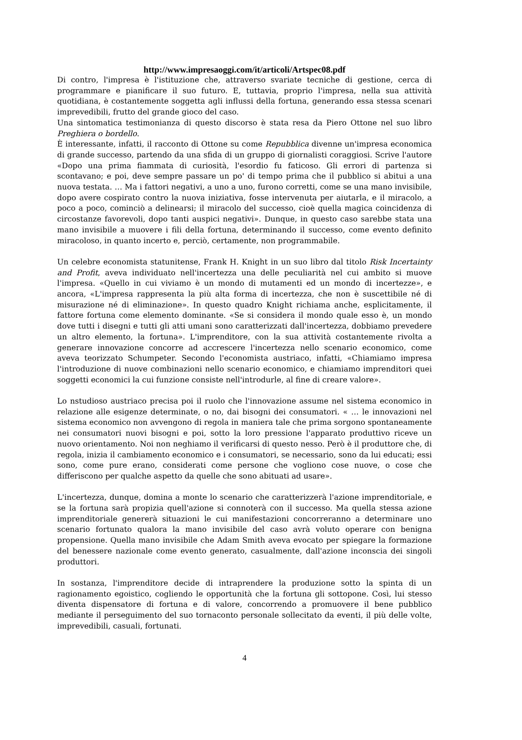http://www.impresaoggi.com/it/articoli/Artspec08.pdf
Di contro, l'impresa è l'istituzione che, attraverso svariate tecniche di gestione, cerca di programmare e pianificare il suo futuro. E, tuttavia, proprio l'impresa, nella sua attività quotidiana, è costantemente soggetta agli influssi della fortuna, generando essa stessa scenari imprevedibili, frutto del grande gioco del caso.
Una sintomatica testimonianza di questo discorso è stata resa da Piero Ottone nel suo libro Preghiera o bordello.
È interessante, infatti, il racconto di Ottone su come Repubblica divenne un'impresa economica di grande successo, partendo da una sfida di un gruppo di giornalisti coraggiosi. Scrive l'autore «Dopo una prima fiammata di curiosità, l'esordio fu faticoso. Gli errori di partenza si scontavano; e poi, deve sempre passare un po' di tempo prima che il pubblico si abitui a una nuova testata. … Ma i fattori negativi, a uno a uno, furono corretti, come se una mano invisibile, dopo avere cospirato contro la nuova iniziativa, fosse intervenuta per aiutarla, e il miracolo, a poco a poco, cominciò a delinearsi; il miracolo del successo, cioè quella magica coincidenza di circostanze favorevoli, dopo tanti auspici negativi». Dunque, in questo caso sarebbe stata una mano invisibile a muovere i fili della fortuna, determinando il successo, come evento definito miracoloso, in quanto incerto e, perciò, certamente, non programmabile.
Un celebre economista statunitense, Frank H. Knight in un suo libro dal titolo Risk Incertainty and Profit, aveva individuato nell'incertezza una delle peculiarità nel cui ambito si muove l'impresa. «Quello in cui viviamo è un mondo di mutamenti ed un mondo di incertezze», e ancora, «L'impresa rappresenta la più alta forma di incertezza, che non è suscettibile né di misurazione né di eliminazione». In questo quadro Knight richiama anche, esplicitamente, il fattore fortuna come elemento dominante. «Se si considera il mondo quale esso è, un mondo dove tutti i disegni e tutti gli atti umani sono caratterizzati dall'incertezza, dobbiamo prevedere un altro elemento, la fortuna». L'imprenditore, con la sua attività costantemente rivolta a generare innovazione concorre ad accrescere l'incertezza nello scenario economico, come aveva teorizzato Schumpeter. Secondo l'economista austriaco, infatti, «Chiamiamo impresa l'introduzione di nuove combinazioni nello scenario economico, e chiamiamo imprenditori quei soggetti economici la cui funzione consiste nell'introdurle, al fine di creare valore».
Lo nstudioso austriaco precisa poi il ruolo che l'innovazione assume nel sistema economico in relazione alle esigenze determinate, o no, dai bisogni dei consumatori. « … le innovazioni nel sistema economico non avvengono di regola in maniera tale che prima sorgono spontaneamente nei consumatori nuovi bisogni e poi, sotto la loro pressione l'apparato produttivo riceve un nuovo orientamento. Noi non neghiamo il verificarsi di questo nesso. Però è il produttore che, di regola, inizia il cambiamento economico e i consumatori, se necessario, sono da lui educati; essi sono, come pure erano, considerati come persone che vogliono cose nuove, o cose che differiscono per qualche aspetto da quelle che sono abituati ad usare».
L'incertezza, dunque, domina a monte lo scenario che caratterizzerà l'azione imprenditoriale, e se la fortuna sarà propizia quell'azione si connoterà con il successo. Ma quella stessa azione imprenditoriale genererà situazioni le cui manifestazioni concorreranno a determinare uno scenario fortunato qualora la mano invisibile del caso avrà voluto operare con benigna propensione. Quella mano invisibile che Adam Smith aveva evocato per spiegare la formazione del benessere nazionale come evento generato, casualmente, dall'azione inconscia dei singoli produttori.
In sostanza, l'imprenditore decide di intraprendere la produzione sotto la spinta di un ragionamento egoistico, cogliendo le opportunità che la fortuna gli sottopone. Così, lui stesso diventa dispensatore di fortuna e di valore, concorrendo a promuovere il bene pubblico mediante il perseguimento del suo tornaconto personale sollecitato da eventi, il più delle volte, imprevedibili, casuali, fortunati.
4